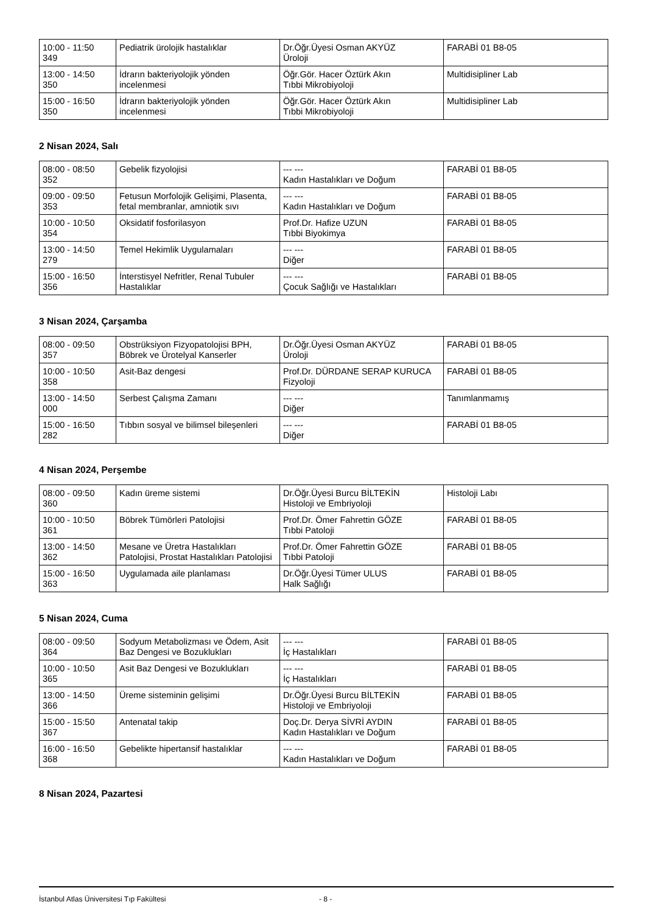| 10:00 - 11:50 349 | Pediatrik ürolojik hastalıklar | Dr.Öğr.Üyesi Osman AKYÜZ Üroloji | FARABİ 01 B8-05 |
| 13:00 - 14:50 350 | İdrarın bakteriyolojik yönden incelenmesi | Öğr.Gör. Hacer Öztürk Akın Tıbbi Mikrobiyoloji | Multidisipliner Lab |
| 15:00 - 16:50 350 | İdrarın bakteriyolojik yönden incelenmesi | Öğr.Gör. Hacer Öztürk Akın Tıbbi Mikrobiyoloji | Multidisipliner Lab |
2 Nisan 2024, Salı
| 08:00 - 08:50 352 | Gebelik fizyolojisi | --- --- Kadın Hastalıkları ve Doğum | FARABİ 01 B8-05 |
| 09:00 - 09:50 353 | Fetusun Morfolojik Gelişimi, Plasenta, fetal membranlar, amniotik sıvı | --- --- Kadın Hastalıkları ve Doğum | FARABİ 01 B8-05 |
| 10:00 - 10:50 354 | Oksidatif fosforilasyon | Prof.Dr. Hafize UZUN Tıbbi Biyokimya | FARABİ 01 B8-05 |
| 13:00 - 14:50 279 | Temel Hekimlik Uygulamaları | --- --- Diğer | FARABİ 01 B8-05 |
| 15:00 - 16:50 356 | İnterstisyel Nefritler, Renal Tubuler Hastalıklar | --- --- Çocuk Sağlığı ve Hastalıkları | FARABİ 01 B8-05 |
3 Nisan 2024, Çarşamba
| 08:00 - 09:50 357 | Obstrüksiyon Fizyopatolojisi BPH, Böbrek ve Ürotelyal Kanserler | Dr.Öğr.Üyesi Osman AKYÜZ Üroloji | FARABİ 01 B8-05 |
| 10:00 - 10:50 358 | Asit-Baz dengesi | Prof.Dr. DÜRDANE SERAP KURUCA Fizyoloji | FARABİ 01 B8-05 |
| 13:00 - 14:50 000 | Serbest Çalışma Zamanı | --- --- Diğer | Tanımlanmamış |
| 15:00 - 16:50 282 | Tıbbın sosyal ve bilimsel bileşenleri | --- --- Diğer | FARABİ 01 B8-05 |
4 Nisan 2024, Perşembe
| 08:00 - 09:50 360 | Kadın üreme sistemi | Dr.Öğr.Üyesi Burcu BİLTEKİN Histoloji ve Embriyoloji | Histoloji Labı |
| 10:00 - 10:50 361 | Böbrek Tümörleri Patolojisi | Prof.Dr. Ömer Fahrettin GÖZE Tıbbi Patoloji | FARABİ 01 B8-05 |
| 13:00 - 14:50 362 | Mesane ve Üretra Hastalıkları Patolojisi, Prostat Hastalıkları Patolojisi | Prof.Dr. Ömer Fahrettin GÖZE Tıbbi Patoloji | FARABİ 01 B8-05 |
| 15:00 - 16:50 363 | Uygulamada aile planlaması | Dr.Öğr.Üyesi Tümer ULUS Halk Sağlığı | FARABİ 01 B8-05 |
5 Nisan 2024, Cuma
| 08:00 - 09:50 364 | Sodyum Metabolizması ve Ödem, Asit Baz Dengesi ve Bozuklukları | --- --- İç Hastalıkları | FARABİ 01 B8-05 |
| 10:00 - 10:50 365 | Asit Baz Dengesi ve Bozuklukları | --- --- İç Hastalıkları | FARABİ 01 B8-05 |
| 13:00 - 14:50 366 | Üreme sisteminin gelişimi | Dr.Öğr.Üyesi Burcu BİLTEKİN Histoloji ve Embriyoloji | FARABİ 01 B8-05 |
| 15:00 - 15:50 367 | Antenatal takip | Doç.Dr. Derya SİVRİ AYDIN Kadın Hastalıkları ve Doğum | FARABİ 01 B8-05 |
| 16:00 - 16:50 368 | Gebelikte hipertansif hastalıklar | --- --- Kadın Hastalıkları ve Doğum | FARABİ 01 B8-05 |
8 Nisan 2024, Pazartesi
İstanbul Atlas Üniversitesi Tıp Fakültesi - 8 -